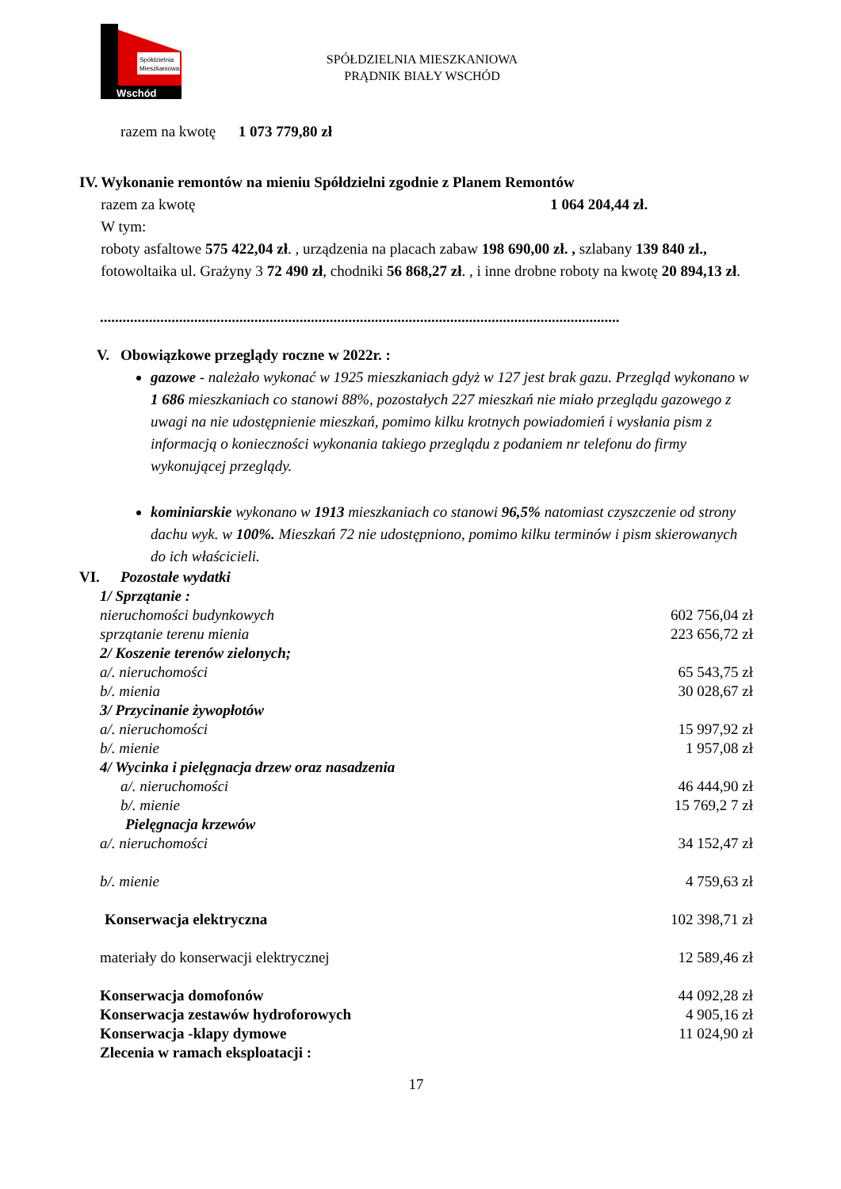Spółdzielnia
Mieszkaniowa
Wschód
SPÓŁDZIELNIA MIESZKANIOWA
PRĄDNIK BIAŁY WSCHÓD
razem na kwotę 1 073 779,80 zł
IV. Wykonanie remontów na mieniu Spółdzielni zgodnie z Planem Remontów
razem za kwotę 1 064 204,44 zł.
W tym:
roboty asfaltowe 575 422,04 zł. , urządzenia na placach zabaw 198 690,00 zł. , szlabany 139 840 zł., fotowoltaika ul. Grażyny 3 72 490 zł, chodniki 56 868,27 zł. , i inne drobne roboty na kwotę 20 894,13 zł.
..........................................................................................................................................
V. Obowiązkowe przeglądy roczne w 2022r. :
gazowe - należało wykonać w 1925 mieszkaniach gdyż w 127 jest brak gazu. Przegląd wykonano w 1 686 mieszkaniach co stanowi 88%, pozostałych 227 mieszkań nie miało przeglądu gazowego z uwagi na nie udostępnienie mieszkań, pomimo kilku krotnych powiadomień i wysłania pism z informacją o konieczności wykonania takiego przeglądu z podaniem nr telefonu do firmy wykonującej przeglądy.
kominiarskie wykonano w 1913 mieszkaniach co stanowi 96,5% natomiast czyszczenie od strony dachu wyk. w 100%. Mieszkań 72 nie udostępniono, pomimo kilku terminów i pism skierowanych do ich właścicieli.
VI. Pozostałe wydatki
1/ Sprzątanie :
nieruchomości budynkowych 602 756,04 zł
sprzątanie terenu mienia 223 656,72 zł
2/ Koszenie terenów zielonych;
a/. nieruchomości 65 543,75 zł
b/. mienia 30 028,67 zł
3/ Przycinanie żywopłotów
a/. nieruchomości 15 997,92 zł
b/. mienie 1 957,08 zł
4/ Wycinka i pielęgnacja drzew oraz nasadzenia
a/. nieruchomości 46 444,90 zł
b/. mienie 15 769,2 7 zł
Pielęgnacja krzewów
a/. nieruchomości 34 152,47 zł
b/. mienie 4 759,63 zł
Konserwacja elektryczna 102 398,71 zł
materiały do konserwacji elektrycznej 12 589,46 zł
Konserwacja domofonów 44 092,28 zł
Konserwacja zestawów hydroforowych 4 905,16 zł
Konserwacja -klapy dymowe 11 024,90 zł
Zlecenia w ramach eksploatacji :
17